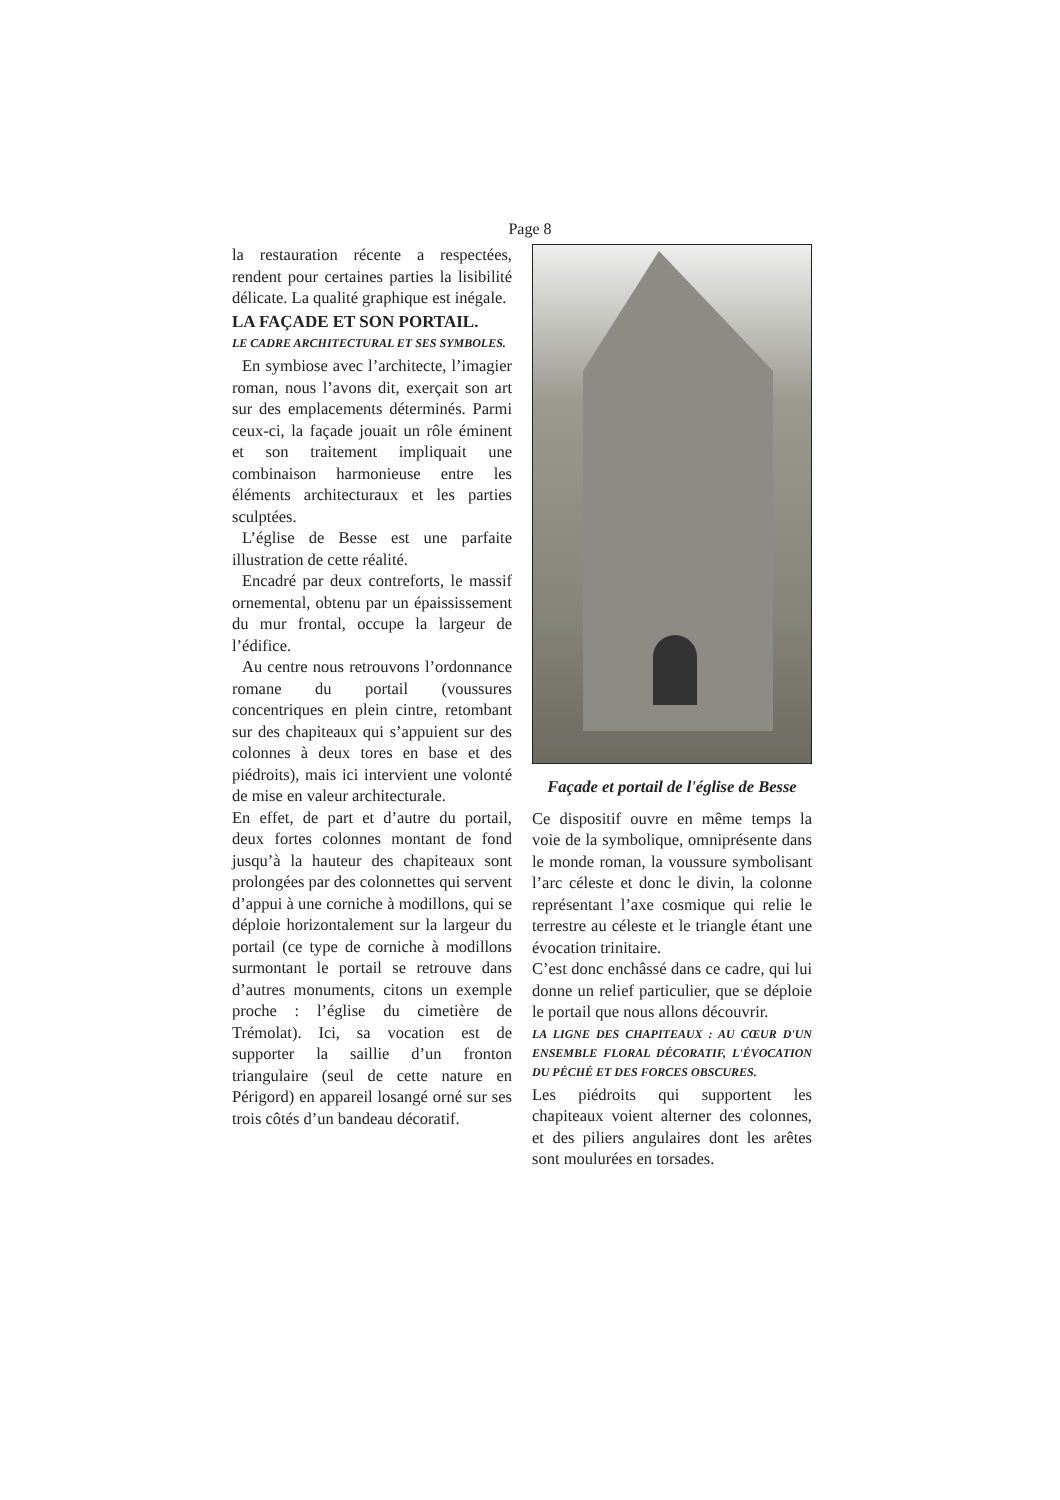Page 8
la restauration récente a respectées, rendent pour certaines parties la lisibilité délicate. La qualité graphique est inégale.
LA FAÇADE ET SON PORTAIL.
LE CADRE ARCHITECTURAL ET SES SYMBOLES.
En symbiose avec l’architecte, l’imagier roman, nous l’avons dit, exerçait son art sur des emplacements déterminés. Parmi ceux-ci, la façade jouait un rôle éminent et son traitement impliquait une combinaison harmonieuse entre les éléments architecturaux et les parties sculptées.
L’église de Besse est une parfaite illustration de cette réalité.
Encadré par deux contreforts, le massif ornemental, obtenu par un épaississement du mur frontal, occupe la largeur de l’édifice.
Au centre nous retrouvons l’ordonnance romane du portail (voussures concentriques en plein cintre, retombant sur des chapiteaux qui s’appuient sur des colonnes à deux tores en base et des piédroits), mais ici intervient une volonté de mise en valeur architecturale.
En effet, de part et d’autre du portail, deux fortes colonnes montant de fond jusqu’à la hauteur des chapiteaux sont prolongées par des colonnettes qui servent d’appui à une corniche à modillons, qui se déploie horizontalement sur la largeur du portail (ce type de corniche à modillons surmontant le portail se retrouve dans d’autres monuments, citons un exemple proche : l’église du cimetière de Trémolat). Ici, sa vocation est de supporter la saillie d’un fronton triangulaire (seul de cette nature en Périgord) en appareil losangé orné sur ses trois côtés d’un bandeau décoratif.
Façade et portail de l'église de Besse
Ce dispositif ouvre en même temps la voie de la symbolique, omniprésente dans le monde roman, la voussure symbolisant l’arc céleste et donc le divin, la colonne représentant l’axe cosmique qui relie le terrestre au céleste et le triangle étant une évocation trinitaire.
C’est donc enchâssé dans ce cadre, qui lui donne un relief particulier, que se déploie le portail que nous allons découvrir.
LA LIGNE DES CHAPITEAUX : AU CŒUR D'UN ENSEMBLE FLORAL DÉCORATIF, L'ÉVOCATION DU PÉCHÉ ET DES FORCES OBSCURES.
Les piédroits qui supportent les chapiteaux voient alterner des colonnes, et des piliers angulaires dont les arêtes sont moulurées en torsades.